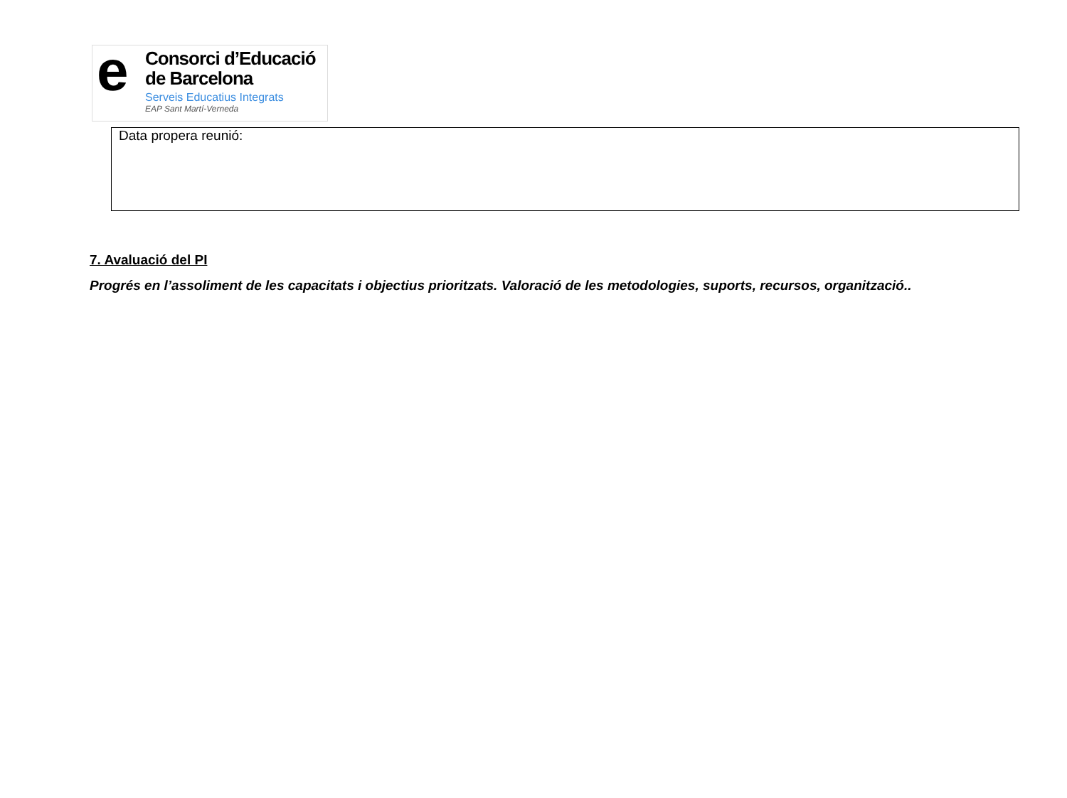e
Consorci d’Educació
de Barcelona
Serveis Educatius Integrats
EAP Sant Martí-Verneda
Data propera reunió:
7. Avaluació del PI
Progrés en l’assoliment de les capacitats i objectius prioritzats. Valoració de les metodologies, suports, recursos, organització..